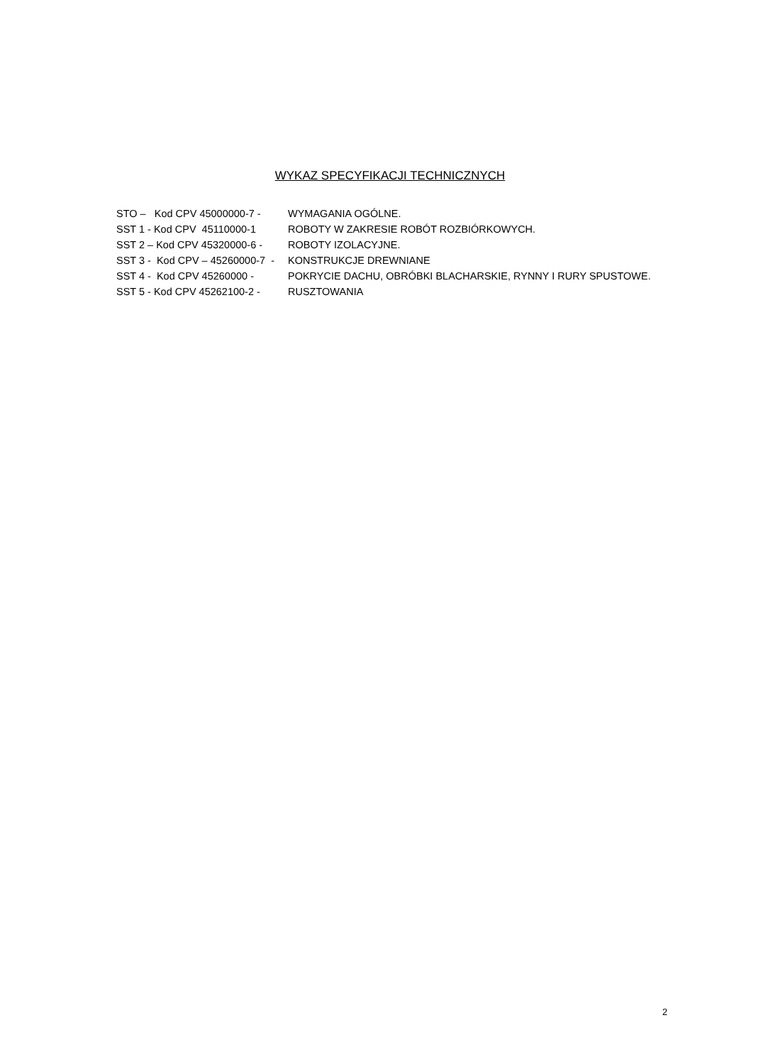WYKAZ SPECYFIKACJI TECHNICZNYCH
STO – Kod CPV 45000000-7 - WYMAGANIA OGÓLNE.
SST 1 - Kod CPV 45110000-1 ROBOTY W ZAKRESIE ROBÓT ROZBIÓRKOWYCH.
SST 2 – Kod CPV 45320000-6 - ROBOTY IZOLACYJNE.
SST 3 - Kod CPV – 45260000-7 - KONSTRUKCJE DREWNIANE
SST 4 - Kod CPV 45260000 - POKRYCIE DACHU, OBRÓBKI BLACHARSKIE, RYNNY I RURY SPUSTOWE.
SST 5 - Kod CPV 45262100-2 - RUSZTOWANIA
2